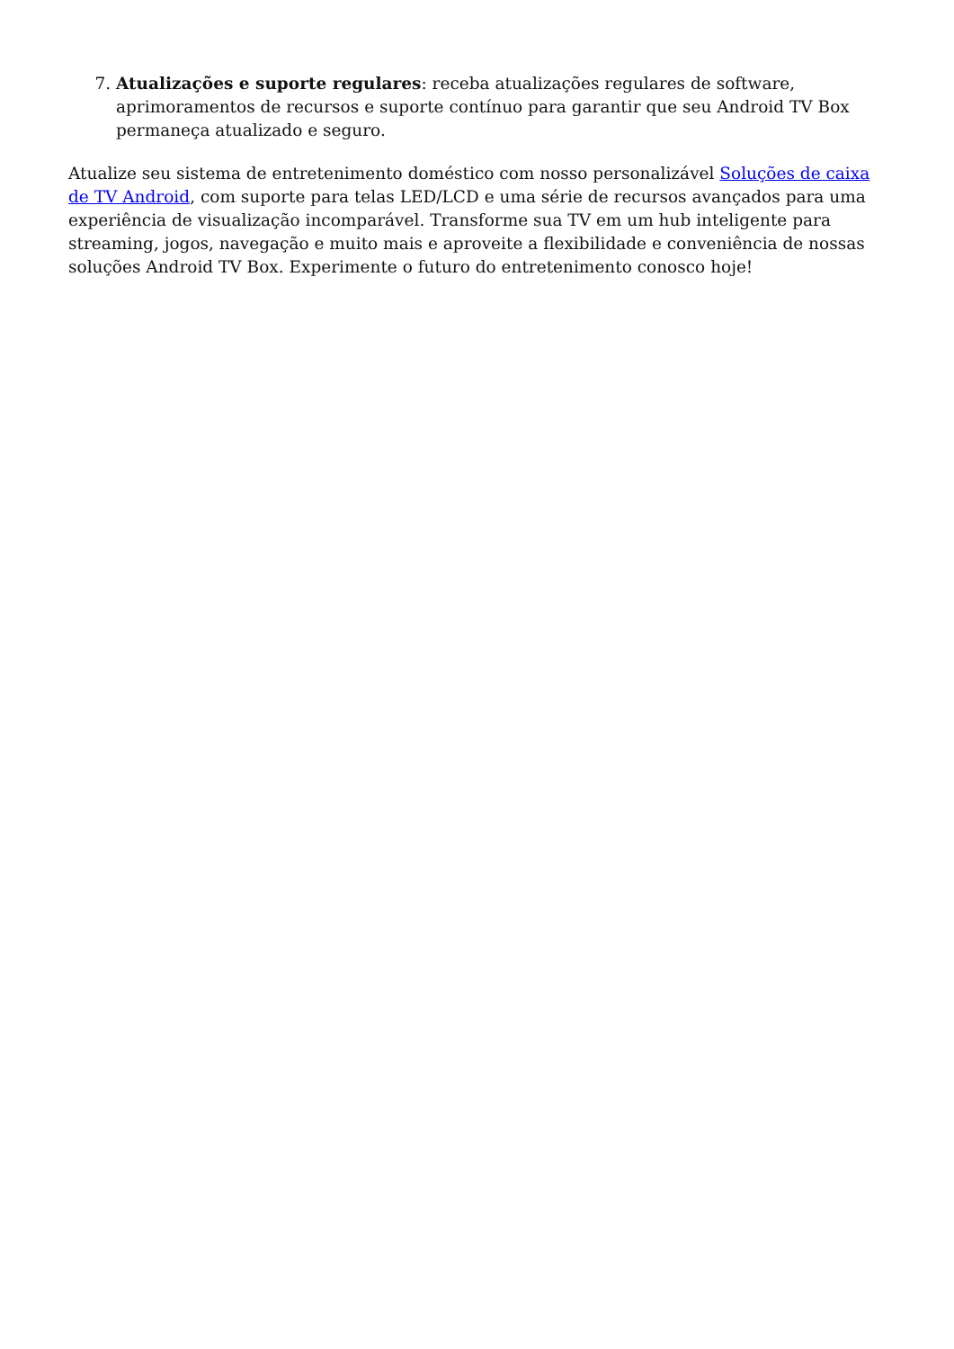7. Atualizações e suporte regulares: receba atualizações regulares de software, aprimoramentos de recursos e suporte contínuo para garantir que seu Android TV Box permaneça atualizado e seguro.
Atualize seu sistema de entretenimento doméstico com nosso personalizável Soluções de caixa de TV Android, com suporte para telas LED/LCD e uma série de recursos avançados para uma experiência de visualização incomparável. Transforme sua TV em um hub inteligente para streaming, jogos, navegação e muito mais e aproveite a flexibilidade e conveniência de nossas soluções Android TV Box. Experimente o futuro do entretenimento conosco hoje!